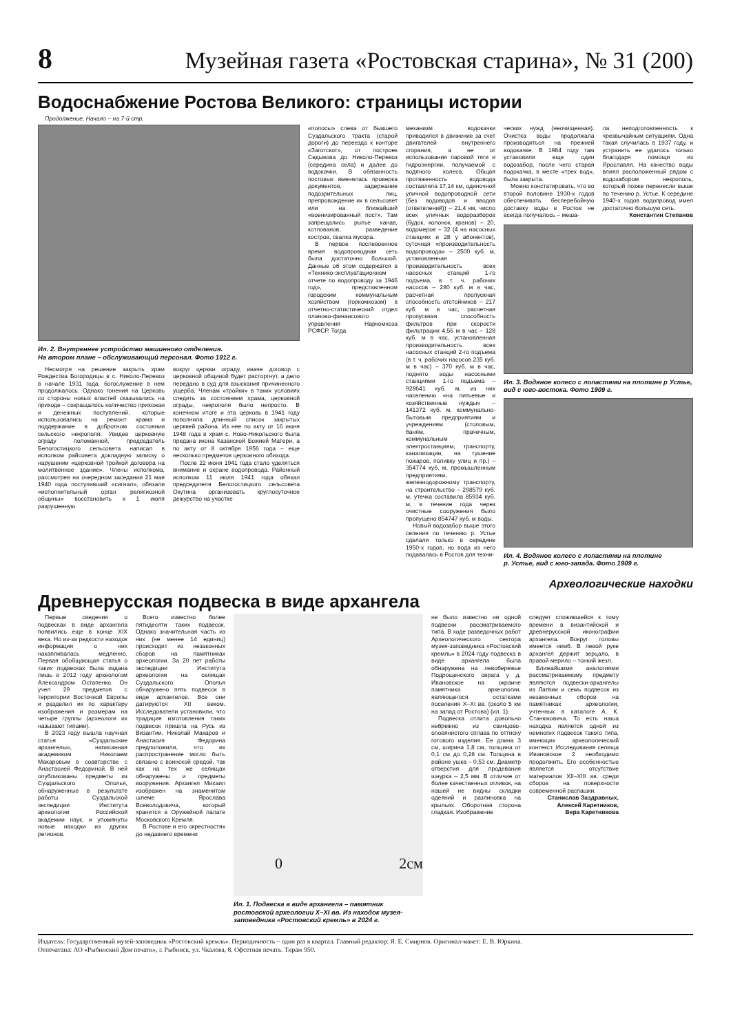8
Музейная газета «Ростовская старина», № 31 (200)
Водоснабжение Ростова Великого: страницы истории
Продолжение. Начало – на 7-й стр.
Ил. 2. Внутреннее устройство машинного отделения.
На втором плане – обслуживающий персонал. Фото 1912 г.
Несмотря на решение закрыть храм Рождества Богородицы в с. Николо-Перевоз в начале 1931 года, богослужение в нем продолжалось. Однако гонения на Церковь со стороны новых властей сказывались на приходе – сокращалось количество прихожан и денежных поступлений, которые использовались на ремонт храма и поддержание в добротном состоянии сельского некрополя. Увидев церковную ограду поломанной, председатель Белогостицкого сельсовета написал в исполком райсовета докладную записку о нарушении «церковной тройкой договора на молитвенное здание». Члены исполкома, рассмотрев на очередном заседании 21 мая 1940 года поступивший «сигнал», обязали «исполнительный орган религиозной общины» восстановить к 1 июля разрушенную
вокруг церкви ограду, иначе договор с церковной общиной будет расторгнут, а дело передано в суд для взыскания причиненного ущерба. Членам «тройки» в таких условиях следить за состоянием храма, церковной ограды, некрополя было непросто. В конечном итоге и эта церковь в 1941 году пополнила длинный список закрытых церквей района. Из нее по акту от 16 июня 1948 года в храм с. Ново-Никольского была предана икона Казанской Божией Матери, а по акту от 8 октября 1956 года – еще несколько предметов церковного обихода.
После 22 июня 1941 года стало уделяться внимание и охране водопровода. Районный исполком 11 июля 1941 года обязал председателя Белогостицкого сельсовета Окутина организовать круглосуточное дежурство на участке
«полосы» слева от бывшего Суздальского тракта (старой дороги) до переезда к конторе «Заготскот», от построек Седьмова до Николо-Перевоз (середина села) и далее до водокачки. В обязанность постовых вменялась проверка документов, задержание подозрительных лиц, препровождение их в сельсовет или на ближайший «военизированный пост». Там запрещались рытье канав, котлованов, разведение костров, свалка мусора.
В первое послевоенное время водопроводная сеть была достаточно большой. Данные об этом содержатся в «Технико-эксплуатационном отчете по водопроводу за 1946 год», представленном городским коммунальным хозяйством (горкомхозом) в отчетно-статистический отдел планово-финансового управления Наркомхоза РСФСР. Тогда
механизм водокачки приводился в движение за счет двигателей внутреннего сгорания, а не от использования паровой тяги и гидроэнергии, получаемой с водяного колеса. Общая протяженность водовода составляла 17,14 км, одиночной уличной водопроводной сети (без водоводов и вводов (ответвлений)) – 21,4 км, число всех уличных водоразборов (будок, колонок, кранов) – 20, водомеров – 32 (4 на насосных станциях и 28 у абонентов), суточная «производительность водопровода» – 2500 куб. м, установленная производительность всех насосных станций 1-го подъема, в т. ч. рабочих насосов – 280 куб. м в час, расчетная пропускная способность отстойников – 217 куб. м в час, расчетная пропускная способность фильтров при скорости фильтрации 4,56 м в час – 128 куб. м в час, установленная производительность всех насосных станций 2-го подъема (в т. ч. рабочих насосов 235 куб. м в час) – 370 куб. м в час, поднято воды насосными станциями 1-го подъема – 928641 куб. м, из них населению «на питьевые и хозяйственные нужды» – 141372 куб. м, коммунально-бытовым предприятиям и учреждениям (столовым, баням, прачечным, коммунальным электростанциям, транспорту, канализации, на тушение пожаров, поливку улиц и пр.) – 354774 куб. м, промышленным предприятиям, железнодорожному транспорту, на строительство – 298579 куб. м, утечка составила 85934 куб. м, в течение года через очистные сооружения было пропущено 854747 куб. м воды.
Новый водозабор выше этого селения по течению р. Устье сделали только в середине 1950-х годов, но вода из него подавалась в Ростов для техни-
ческих нужд (неочищенная). Очистка воды продолжала производиться на прежней водокачке. В 1984 году там установили еще один водозабор, после чего старая водокачка, в месте «трех вод», была закрыта.
Можно констатировать, что во второй половине 1930-х годов обеспечивать бесперебойную доставку воды в Ростов не всегда получалось – меша-
ла неподготовленность к чрезвычайным ситуациям. Одна такая случилась в 1937 году, и устранить ее удалось только благодаря помощи из Ярославля. На качество воды влиял расположенный рядом с водозабором некрополь, который позже перенесли выше по течению р. Устье. К середине 1940-х годов водопровод имел достаточно большую сеть.
Константин Степанов
Ил. 3. Водяное колесо с лопастями на плотине р Устье, вид с юго-востока. Фото 1909 г.
Ил. 4. Водяное колесо с лопастями на плотине
р. Устье, вид с юго-запада. Фото 1909 г.
Археологические находки
Древнерусская подвеска в виде архангела
Первые сведения о подвесках в виде архангела появились еще в конце XIX века. Но из-за редкости находок информация о них накапливалась медленно. Первая обобщающая статья о таких подвесках была издана лишь в 2012 году археологом Александром Остапенко. Он учел 29 предметов с территории Восточной Европы и разделил их по характеру изображения и размерам на четыре группы (археологи их называют типами).
В 2023 году вышла научная статья «Суздальские архангелы», написанная академиком Николаем Макаровым в соавторстве с Анастасией Федориной. В ней опубликованы предметы из Суздальского Ополья, обнаруженные в результате работы Суздальской экспедиции Института археологии Российской академии наук, и упомянуты новые находки из других регионов.
Всего известно более пятидесяти таких подвесок. Однако значительная часть из них (не менее 14 единиц) происходит из незаконных сборов на памятниках археологии. За 20 лет работы экспедиции Института археологии на селищах Суздальского Ополья обнаружено пять подвесок в виде архангелов. Все они датируются XII веком. Исследователи установили, что традиция изготовления таких подвесок пришла на Русь из Византии. Николай Макаров и Анастасия Федорина предположили, что их распространение могло быть связано с воинской средой, так как на тех же селищах обнаружены и предметы вооружения. Архангел Михаил изображен на знаменитом шлеме Ярослава Всеволодовича, который хранится в Оружейной палате Московского Кремля.
В Ростове и его окрестностях до недавнего времени
0 2см
Ил. 1. Подвеска в виде архангела – памятник ростовской археологии X–XI вв. Из находок музея-заповедника «Ростовский кремль» в 2024 г.
не было известно ни одной подвески рассматриваемого типа. В ходе разведочных работ Археологического сектора музея-заповедника «Ростовский кремль» в 2024 году подвеска в виде архангела была обнаружена на левобережье Подрощенского оврага у д. Ивановское на окраине памятника археологии, являющегося остатками поселения X–XI вв. (около 5 км на запад от Ростова) (ил. 1).
Подвеска отлита довольно небрежно из свинцово-оловянистого сплава по оттиску готового изделия. Ее длина 3 см, ширина 1,8 см, толщина от 0,1 см до 0,28 см. Толщина в районе ушка – 0,53 см. Диаметр отверстия для продевания шнурка – 2,5 мм. В отличие от более качественных отливок, на нашей не видны складки одеяний и разлиновка на крыльях. Оборотная сторона гладкая. Изображение
следует сложившейся к тому времени в византийской и древнерусской иконографии архангела. Вокруг головы имеется нимб. В левой руке архангел держит зерцало, в правой мерило – тонкий жезл.
Ближайшими аналогиями рассматриваемому предмету являются подвески-архангелы из Латвии и семь подвесок из незаконных сборов на памятниках археологии, учтенных в каталоге А. К. Станюковича. То есть наша находка является одной из немногих подвесок такого типа, имеющих археологический контекст. Исследования селища Ивановское 2 необходимо продолжить. Его особенностью является отсутствие материалов XII–XIII вв. среди сборов на поверхности современной распашки.
Станислав Заздравных,
Алексей Каретников,
Вера Каретникова
Издатель: Государственный музей-заповедник «Ростовский кремль». Периодичность – один раз в квартал. Главный редактор: Я. Е. Смирнов. Оригинал-макет: Е. В. Юркина.
Отпечатана: АО «Рыбинский Дом печати», г. Рыбинск, ул. Чкалова, 8. Офсетная печать. Тираж 950.